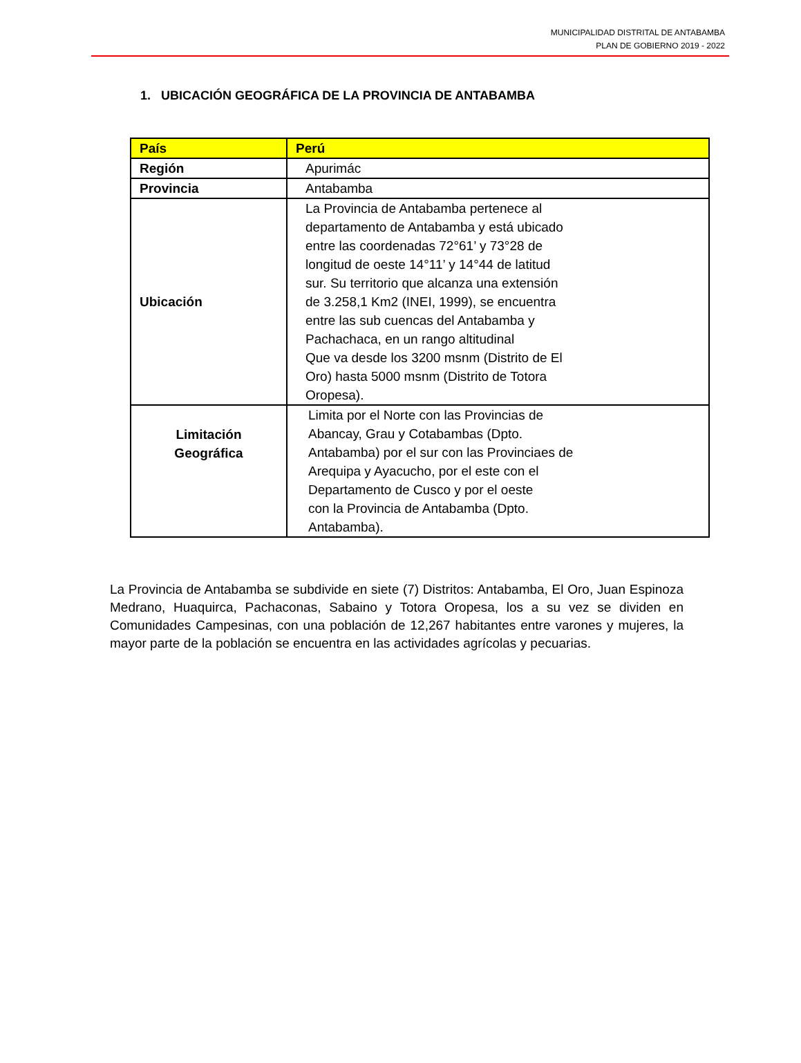MUNICIPALIDAD DISTRITAL DE ANTABAMBA
PLAN DE GOBIERNO 2019 - 2022
1. UBICACIÓN GEOGRÁFICA DE LA PROVINCIA DE ANTABAMBA
| País | Perú |
| Región | Apurimác |
| Provincia | Antabamba |
| Ubicación | La Provincia de Antabamba pertenece al departamento de Antabamba y está ubicado entre las coordenadas 72°61’ y 73°28 de longitud de oeste 14°11’ y 14°44 de latitud sur. Su territorio que alcanza una extensión de 3.258,1 Km2 (INEI, 1999), se encuentra entre las sub cuencas del Antabamba y Pachachaca, en un rango altitudinal Que va desde los 3200 msnm (Distrito de El Oro) hasta 5000 msnm (Distrito de Totora Oropesa). |
| Limitación Geográfica | Limita por el Norte con las Provincias de Abancay, Grau y Cotabambas (Dpto. Antabamba) por el sur con las Provinciaes de Arequipa y Ayacucho, por el este con el Departamento de Cusco y por el oeste con la Provincia de Antabamba (Dpto. Antabamba). |
La Provincia de Antabamba se subdivide en siete (7) Distritos: Antabamba, El Oro, Juan Espinoza Medrano, Huaquirca, Pachaconas, Sabaino y Totora Oropesa, los a su vez se dividen en Comunidades Campesinas, con una población de 12,267 habitantes entre varones y mujeres, la mayor parte de la población se encuentra en las actividades agrícolas y pecuarias.